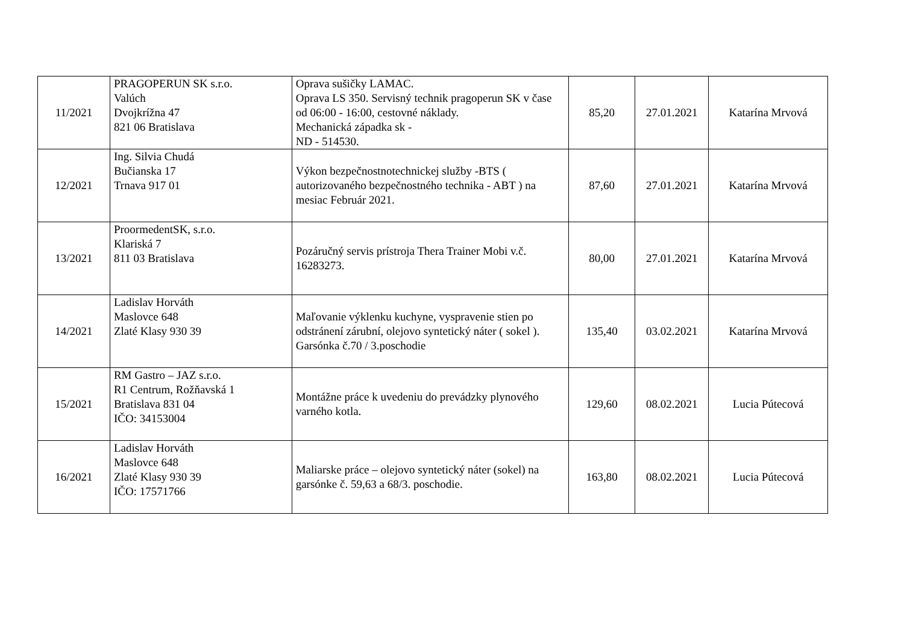| 11/2021 | PRAGOPERUN SK s.r.o. Valúch Dvojkrížna 47 821 06 Bratislava | Oprava sušičky LAMAC. Oprava LS 350. Servisný technik pragoperun SK v čase od 06:00 - 16:00, cestovné náklady. Mechanická západka sk - ND - 514530. | 85,20 | 27.01.2021 | Katarína Mrvová |
| 12/2021 | Ing. Silvia Chudá Bučianska 17 Trnava 917 01 | Výkon bezpečnostnotechnickej služby -BTS ( autorizovaného bezpečnostného technika - ABT ) na mesiac Február 2021. | 87,60 | 27.01.2021 | Katarína Mrvová |
| 13/2021 | ProormedentSK, s.r.o. Klariská 7 811 03 Bratislava | Pozáručný servis prístroja Thera Trainer Mobi v.č. 16283273. | 80,00 | 27.01.2021 | Katarína Mrvová |
| 14/2021 | Ladislav Horváth Maslovce 648 Zlaté Klasy 930 39 | Maľovanie výklenku kuchyne, vyspravenie stien po odstránení zárubní, olejovo syntetický náter ( sokel ). Garsónka č.70 / 3.poschodie | 135,40 | 03.02.2021 | Katarína Mrvová |
| 15/2021 | RM Gastro – JAZ s.r.o. R1 Centrum, Rožňavská 1 Bratislava 831 04 IČO: 34153004 | Montážne práce k uvedeniu do prevádzky plynového varného kotla. | 129,60 | 08.02.2021 | Lucia Pútecová |
| 16/2021 | Ladislav Horváth Maslovce 648 Zlaté Klasy 930 39 IČO: 17571766 | Maliarske práce – olejovo syntetický náter (sokel) na garsónke č. 59,63 a 68/3. poschodie. | 163,80 | 08.02.2021 | Lucia Pútecová |